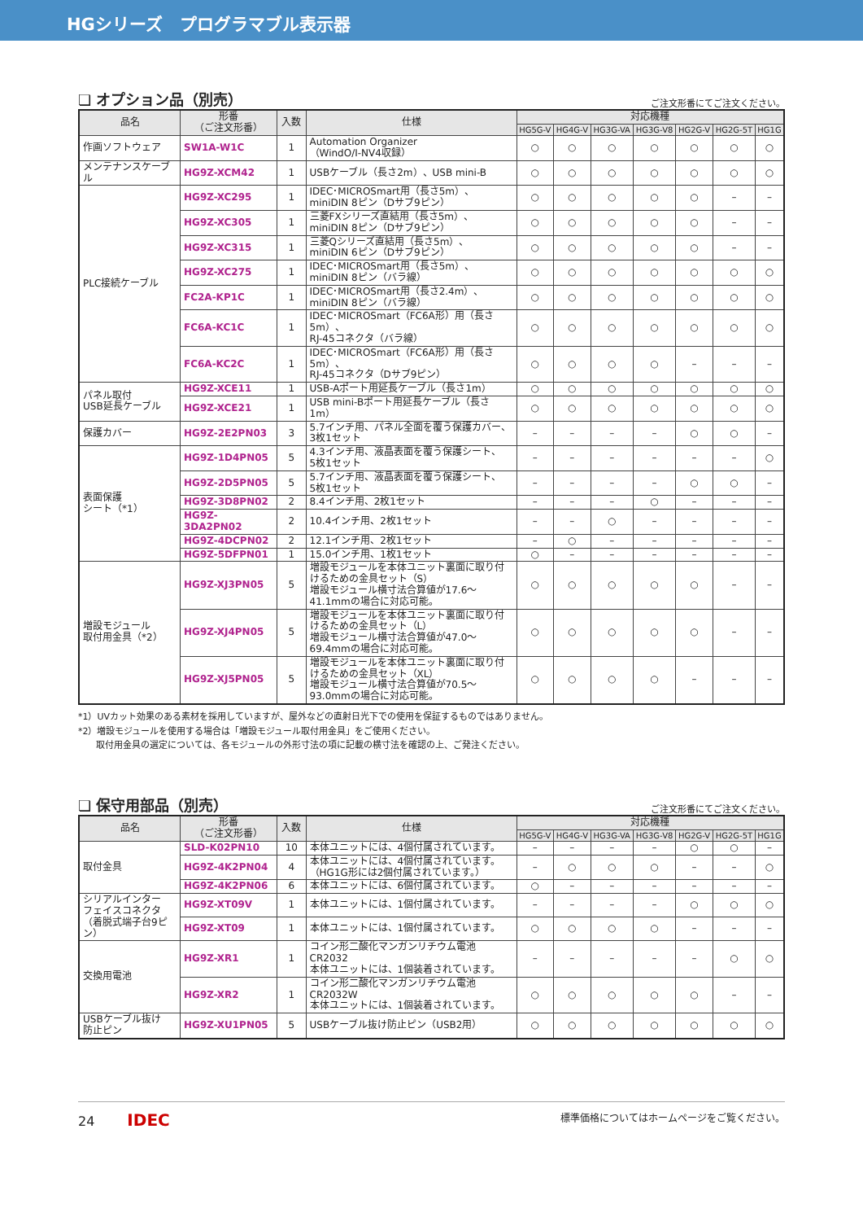HGシリーズ　プログラマブル表示器
❏ オプション品（別売）
ご注文形番にてご注文ください。
| 品名 | 形番 （ご注文形番） | 入数 | 仕様 | 対応機種 | | | | | | |
| --- | --- | --- | --- | --- | --- | --- | --- | --- | --- | --- |
| | | | | HG5G-V | HG4G-V | HG3G-VA | HG3G-V8 | HG2G-V | HG2G-5T | HG1G |
| 作画ソフトウェア | SW1A-W1C | 1 | Automation Organizer （WindO/I-NV4収録） | ○ | ○ | ○ | ○ | ○ | ○ | ○ |
| メンテナンスケーブル | HG9Z-XCM42 | 1 | USBケーブル（長さ2m）、USB mini-B | ○ | ○ | ○ | ○ | ○ | ○ | ○ |
| PLC接続ケーブル | HG9Z-XC295 | 1 | IDEC･MICROSmart用（長さ5m）、 miniDIN 8ピン（Dサブ9ピン） | ○ | ○ | ○ | ○ | ○ | – | – |
| | HG9Z-XC305 | 1 | 三菱FXシリーズ直結用（長さ5m）、 miniDIN 8ピン（Dサブ9ピン） | ○ | ○ | ○ | ○ | ○ | – | – |
| | HG9Z-XC315 | 1 | 三菱Qシリーズ直結用（長さ5m）、 miniDIN 6ピン（Dサブ9ピン） | ○ | ○ | ○ | ○ | ○ | – | – |
| | HG9Z-XC275 | 1 | IDEC･MICROSmart用（長さ5m）、 miniDIN 8ピン（バラ線） | ○ | ○ | ○ | ○ | ○ | ○ | ○ |
| | FC2A-KP1C | 1 | IDEC･MICROSmart用（長さ2.4m）、 miniDIN 8ピン（バラ線） | ○ | ○ | ○ | ○ | ○ | ○ | ○ |
| | FC6A-KC1C | 1 | IDEC･MICROSmart（FC6A形）用（長さ5m）、 RJ-45コネクタ（バラ線） | ○ | ○ | ○ | ○ | ○ | ○ | ○ |
| | FC6A-KC2C | 1 | IDEC･MICROSmart（FC6A形）用（長さ5m）、 RJ-45コネクタ（Dサブ9ピン） | ○ | ○ | ○ | ○ | – | – | – |
| パネル取付 USB延長ケーブル | HG9Z-XCE11 | 1 | USB-Aポート用延長ケーブル（長さ1m） | ○ | ○ | ○ | ○ | ○ | ○ | ○ |
| | HG9Z-XCE21 | 1 | USB mini-Bポート用延長ケーブル（長さ1m） | ○ | ○ | ○ | ○ | ○ | ○ | ○ |
| 保護カバー | HG9Z-2E2PN03 | 3 | 5.7インチ用、パネル全面を覆う保護カバー、 3枚1セット | – | – | – | – | ○ | ○ | – |
| 表面保護 シート（*1） | HG9Z-1D4PN05 | 5 | 4.3インチ用、液晶表面を覆う保護シート、 5枚1セット | – | – | – | – | – | – | ○ |
| | HG9Z-2D5PN05 | 5 | 5.7インチ用、液晶表面を覆う保護シート、 5枚1セット | – | – | – | – | ○ | ○ | – |
| | HG9Z-3D8PN02 | 2 | 8.4インチ用、2枚1セット | – | – | – | ○ | – | – | – |
| | HG9Z-3DA2PN02 | 2 | 10.4インチ用、2枚1セット | – | – | ○ | – | – | – | – |
| | HG9Z-4DCPN02 | 2 | 12.1インチ用、2枚1セット | – | ○ | – | – | – | – | – |
| | HG9Z-5DFPN01 | 1 | 15.0インチ用、1枚1セット | ○ | – | – | – | – | – | – |
| 増設モジュール 取付用金具（*2） | HG9Z-XJ3PN05 | 5 | 増設モジュールを本体ユニット裏面に取り付けるための金具セット（S） 増設モジュール横寸法合算値が17.6～41.1mmの場合に対応可能。 | ○ | ○ | ○ | ○ | ○ | – | – |
| | HG9Z-XJ4PN05 | 5 | 増設モジュールを本体ユニット裏面に取り付けるための金具セット（L） 増設モジュール横寸法合算値が47.0～69.4mmの場合に対応可能。 | ○ | ○ | ○ | ○ | ○ | – | – |
| | HG9Z-XJ5PN05 | 5 | 増設モジュールを本体ユニット裏面に取り付けるための金具セット（XL） 増設モジュール横寸法合算値が70.5～93.0mmの場合に対応可能。 | ○ | ○ | ○ | ○ | – | – | – |
*1）UVカット効果のある素材を採用していますが、屋外などの直射日光下での使用を保証するものではありません。
*2）増設モジュールを使用する場合は「増設モジュール取付用金具」をご使用ください。
　　取付用金具の選定については、各モジュールの外形寸法の項に記載の横寸法を確認の上、ご発注ください。
❏ 保守用部品（別売）
ご注文形番にてご注文ください。
| 品名 | 形番 （ご注文形番） | 入数 | 仕様 | 対応機種 | | | | | | |
| --- | --- | --- | --- | --- | --- | --- | --- | --- | --- | --- |
| | | | | HG5G-V | HG4G-V | HG3G-VA | HG3G-V8 | HG2G-V | HG2G-5T | HG1G |
| 取付金具 | SLD-K02PN10 | 10 | 本体ユニットには、4個付属されています。 | – | – | – | – | ○ | ○ | – |
| | HG9Z-4K2PN04 | 4 | 本体ユニットには、4個付属されています。 （HG1G形には2個付属されています。） | – | ○ | ○ | ○ | – | – | ○ |
| | HG9Z-4K2PN06 | 6 | 本体ユニットには、6個付属されています。 | ○ | – | – | – | – | – | – |
| シリアルインター フェイスコネクタ （着脱式端子台9ピン） | HG9Z-XT09V | 1 | 本体ユニットには、1個付属されています。 | – | – | – | – | ○ | ○ | ○ |
| | HG9Z-XT09 | 1 | 本体ユニットには、1個付属されています。 | ○ | ○ | ○ | ○ | – | – | – |
| 交換用電池 | HG9Z-XR1 | 1 | コイン形二酸化マンガンリチウム電池CR2032 本体ユニットには、1個装着されています。 | – | – | – | – | – | ○ | ○ |
| | HG9Z-XR2 | 1 | コイン形二酸化マンガンリチウム電池CR2032W 本体ユニットには、1個装着されています。 | ○ | ○ | ○ | ○ | ○ | – | – |
| USBケーブル抜け 防止ピン | HG9Z-XU1PN05 | 5 | USBケーブル抜け防止ピン（USB2用） | ○ | ○ | ○ | ○ | ○ | ○ | ○ |
24 IDEC
標準価格についてはホームページをご覧ください。